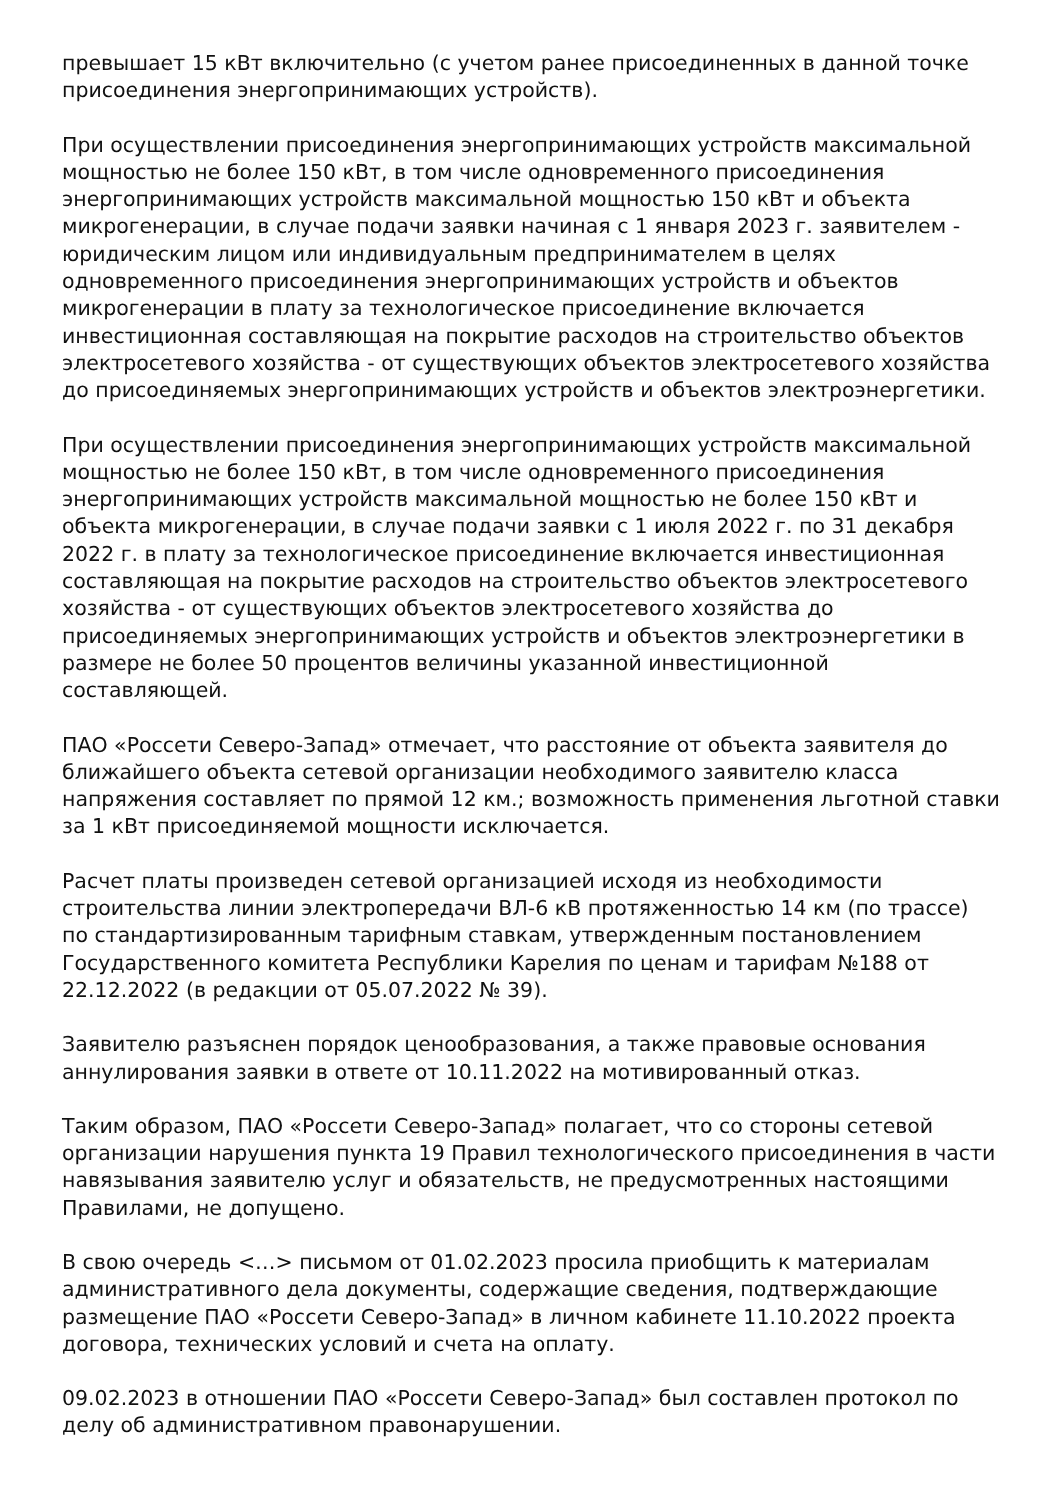превышает 15 кВт включительно (с учетом ранее присоединенных в данной точке присоединения энергопринимающих устройств).
При осуществлении присоединения энергопринимающих устройств максимальной мощностью не более 150 кВт, в том числе одновременного присоединения энергопринимающих устройств максимальной мощностью 150 кВт и объекта микрогенерации, в случае подачи заявки начиная с 1 января 2023 г. заявителем - юридическим лицом или индивидуальным предпринимателем в целях одновременного присоединения энергопринимающих устройств и объектов микрогенерации в плату за технологическое присоединение включается инвестиционная составляющая на покрытие расходов на строительство объектов электросетевого хозяйства - от существующих объектов электросетевого хозяйства до присоединяемых энергопринимающих устройств и объектов электроэнергетики.
При осуществлении присоединения энергопринимающих устройств максимальной мощностью не более 150 кВт, в том числе одновременного присоединения энергопринимающих устройств максимальной мощностью не более 150 кВт и объекта микрогенерации, в случае подачи заявки с 1 июля 2022 г. по 31 декабря 2022 г. в плату за технологическое присоединение включается инвестиционная составляющая на покрытие расходов на строительство объектов электросетевого хозяйства - от существующих объектов электросетевого хозяйства до присоединяемых энергопринимающих устройств и объектов электроэнергетики в размере не более 50 процентов величины указанной инвестиционной составляющей.
ПАО «Россети Северо-Запад» отмечает, что расстояние от объекта заявителя до ближайшего объекта сетевой организации необходимого заявителю класса напряжения составляет по прямой 12 км.; возможность применения льготной ставки за 1 кВт присоединяемой мощности исключается.
Расчет платы произведен сетевой организацией исходя из необходимости строительства линии электропередачи ВЛ-6 кВ протяженностью 14 км (по трассе) по стандартизированным тарифным ставкам, утвержденным постановлением Государственного комитета Республики Карелия по ценам и тарифам №188 от 22.12.2022 (в редакции от 05.07.2022 № 39).
Заявителю разъяснен порядок ценообразования, а также правовые основания аннулирования заявки в ответе от 10.11.2022 на мотивированный отказ.
Таким образом, ПАО «Россети Северо-Запад» полагает, что со стороны сетевой организации нарушения пункта 19 Правил технологического присоединения в части навязывания заявителю услуг и обязательств, не предусмотренных настоящими Правилами, не допущено.
В свою очередь <…> письмом от 01.02.2023 просила приобщить к материалам административного дела документы, содержащие сведения, подтверждающие размещение ПАО «Россети Северо-Запад» в личном кабинете 11.10.2022 проекта договора, технических условий и счета на оплату.
09.02.2023 в отношении ПАО «Россети Северо-Запад» был составлен протокол по делу об административном правонарушении.